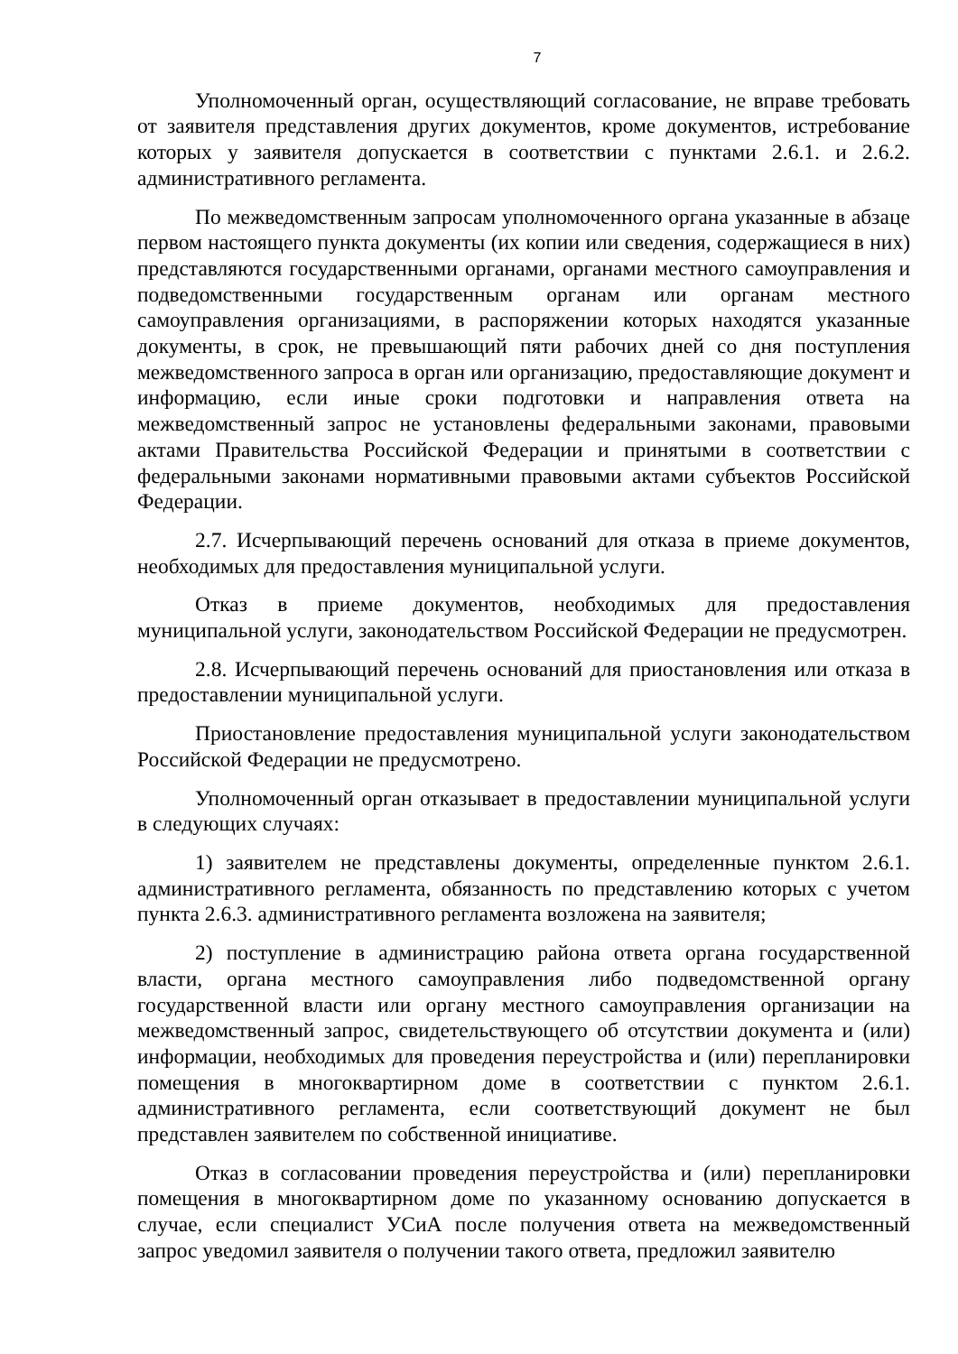7
Уполномоченный орган, осуществляющий согласование, не вправе требовать от заявителя представления других документов, кроме документов, истребование которых у заявителя допускается в соответствии с пунктами 2.6.1. и 2.6.2. административного регламента.
По межведомственным запросам уполномоченного органа указанные в абзаце первом настоящего пункта документы (их копии или сведения, содержащиеся в них) представляются государственными органами, органами местного самоуправления и подведомственными государственным органам или органам местного самоуправления организациями, в распоряжении которых находятся указанные документы, в срок, не превышающий пяти рабочих дней со дня поступления межведомственного запроса в орган или организацию, предоставляющие документ и информацию, если иные сроки подготовки и направления ответа на межведомственный запрос не установлены федеральными законами, правовыми актами Правительства Российской Федерации и принятыми в соответствии с федеральными законами нормативными правовыми актами субъектов Российской Федерации.
2.7. Исчерпывающий перечень оснований для отказа в приеме документов, необходимых для предоставления муниципальной услуги.
Отказ в приеме документов, необходимых для предоставления муниципальной услуги, законодательством Российской Федерации не предусмотрен.
2.8. Исчерпывающий перечень оснований для приостановления или отказа в предоставлении муниципальной услуги.
Приостановление предоставления муниципальной услуги законодательством Российской Федерации не предусмотрено.
Уполномоченный орган отказывает в предоставлении муниципальной услуги в следующих случаях:
1) заявителем не представлены документы, определенные пунктом 2.6.1. административного регламента, обязанность по представлению которых с учетом пункта 2.6.3. административного регламента возложена на заявителя;
2) поступление в администрацию района ответа органа государственной власти, органа местного самоуправления либо подведомственной органу государственной власти или органу местного самоуправления организации на межведомственный запрос, свидетельствующего об отсутствии документа и (или) информации, необходимых для проведения переустройства и (или) перепланировки помещения в многоквартирном доме в соответствии с пунктом 2.6.1. административного регламента, если соответствующий документ не был представлен заявителем по собственной инициативе.
Отказ в согласовании проведения переустройства и (или) перепланировки помещения в многоквартирном доме по указанному основанию допускается в случае, если специалист УСиА после получения ответа на межведомственный запрос уведомил заявителя о получении такого ответа, предложил заявителю